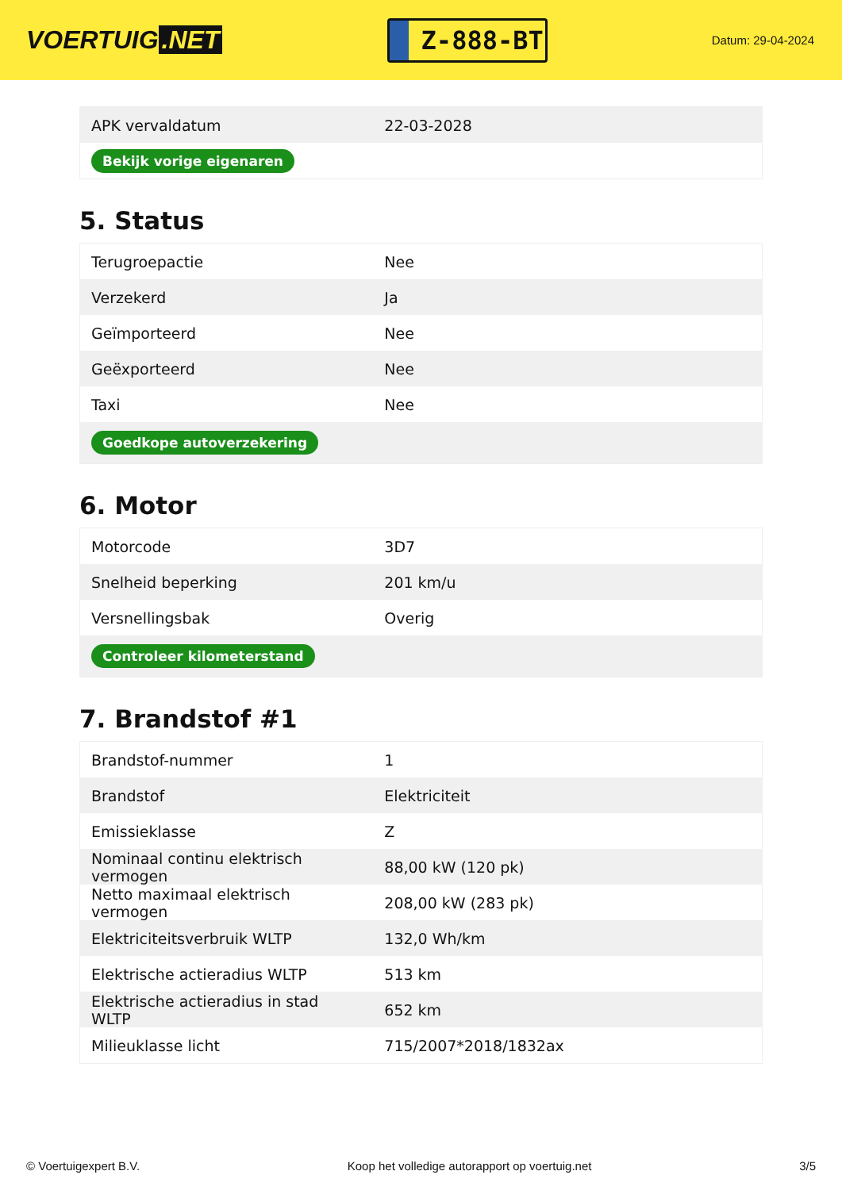VOERTUIG.NET
Z-888-BT
Datum: 29-04-2024
| APK vervaldatum | 22-03-2028 |
| Bekijk vorige eigenaren | |
5. Status
| Terugroepactie | Nee |
| Verzekerd | Ja |
| Geïmporteerd | Nee |
| Geëxporteerd | Nee |
| Taxi | Nee |
| Goedkope autoverzekering | |
6. Motor
| Motorcode | 3D7 |
| Snelheid beperking | 201 km/u |
| Versnellingsbak | Overig |
| Controleer kilometerstand | |
7. Brandstof #1
| Brandstof-nummer | 1 |
| Brandstof | Elektriciteit |
| Emissieklasse | Z |
| Nominaal continu elektrisch vermogen | 88,00 kW (120 pk) |
| Netto maximaal elektrisch vermogen | 208,00 kW (283 pk) |
| Elektriciteitsverbruik WLTP | 132,0 Wh/km |
| Elektrische actieradius WLTP | 513 km |
| Elektrische actieradius in stad WLTP | 652 km |
| Milieuklasse licht | 715/2007*2018/1832ax |
© Voertuigexpert B.V. Koop het volledige autorapport op voertuig.net 3/5